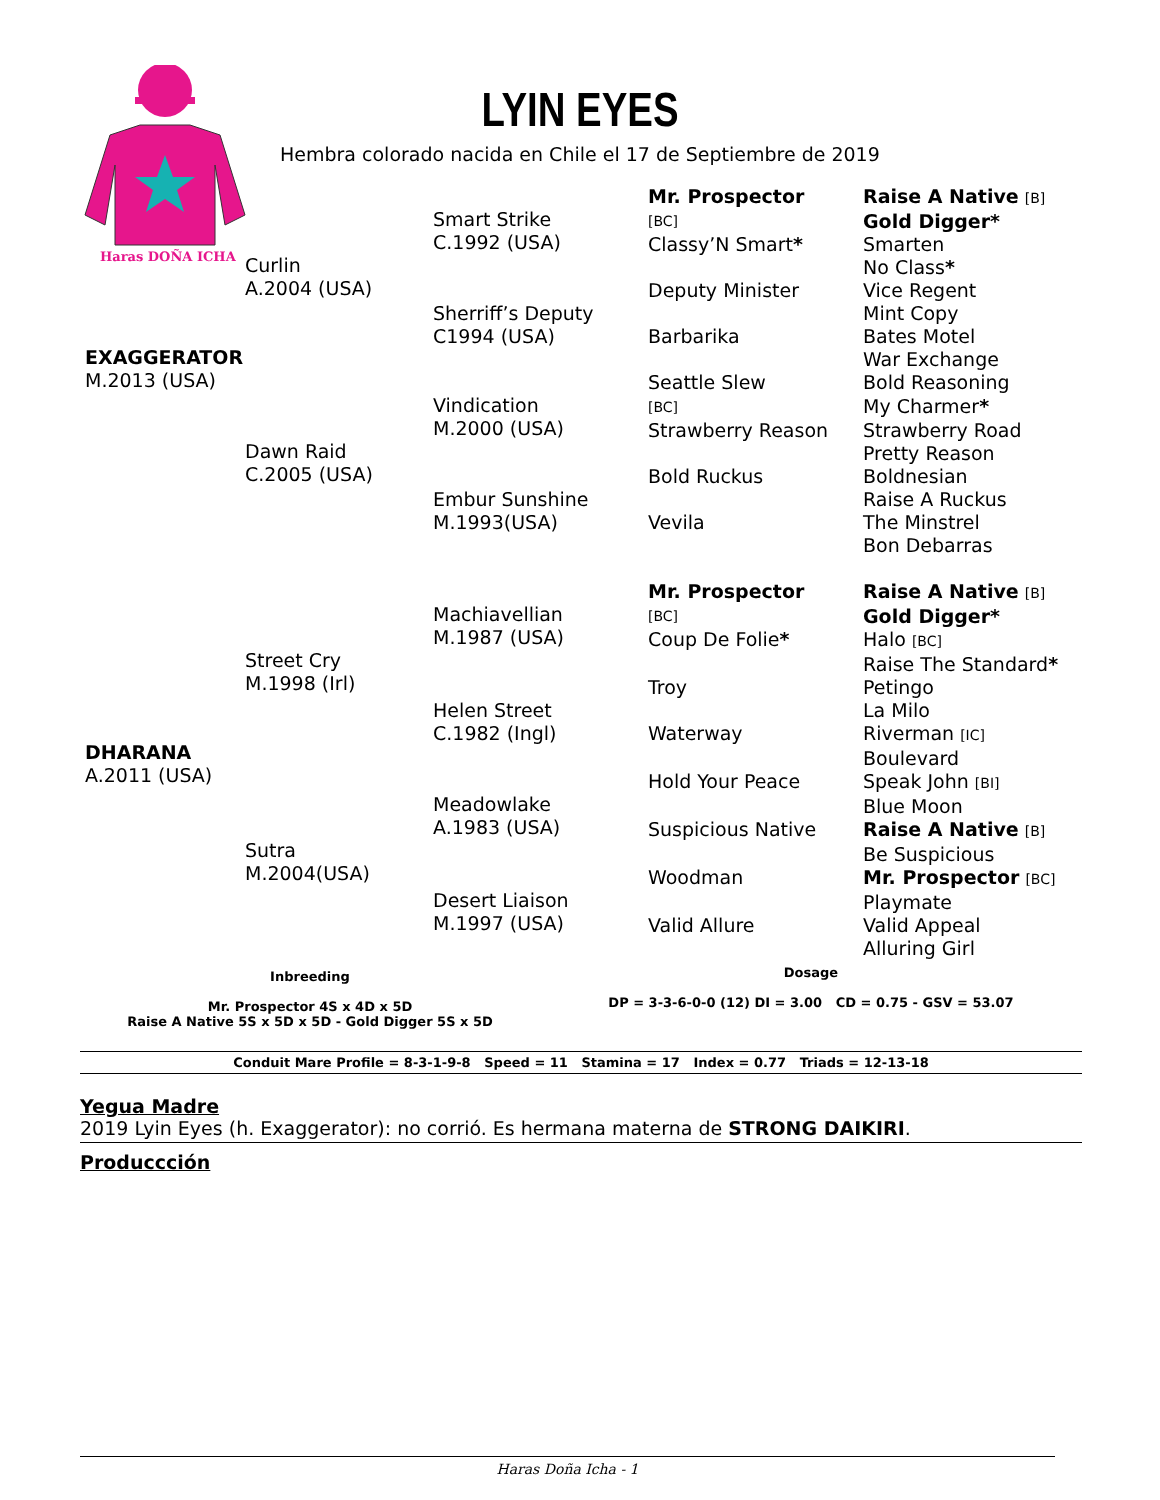Haras DOÑA ICHA
LYIN EYES
Hembra colorado nacida en Chile el 17 de Septiembre de 2019
| EXAGGERATOR M.2013 (USA) | Curlin A.2004 (USA) | Smart Strike C.1992 (USA) | Mr. Prospector [BC] | Raise A Native [B] |
| | | | | Gold Digger* |
| | | | Classy’N Smart * | Smarten |
| | | | | No Class * |
| | | Sherriff’s Deputy C1994 (USA) | Deputy Minister | Vice Regent |
| | | | | Mint Copy |
| | | | Barbarika | Bates Motel |
| | | | | War Exchange |
| | Dawn Raid C.2005 (USA) | Vindication M.2000 (USA) | Seattle Slew [BC] | Bold Reasoning |
| | | | | My Charmer * |
| | | | Strawberry Reason | Strawberry Road |
| | | | | Pretty Reason |
| | | Embur Sunshine M.1993(USA) | Bold Ruckus | Boldnesian |
| | | | | Raise A Ruckus |
| | | | Vevila | The Minstrel |
| | | | | Bon Debarras |
| DHARANA A.2011 (USA) | Street Cry M.1998 (Irl) | Machiavellian M.1987 (USA) | Mr. Prospector [BC] | Raise A Native [B] |
| | | | | Gold Digger* |
| | | | Coup De Folie * | Halo [BC] |
| | | | | Raise The Standard * |
| | | Helen Street C.1982 (Ingl) | Troy | Petingo |
| | | | | La Milo |
| | | | Waterway | Riverman [IC] |
| | | | | Boulevard |
| | Sutra M.2004(USA) | Meadowlake A.1983 (USA) | Hold Your Peace | Speak John [BI] |
| | | | | Blue Moon |
| | | | Suspicious Native | Raise A Native [B] |
| | | | | Be Suspicious |
| | | Desert Liaison M.1997 (USA) | Woodman | Mr. Prospector [BC] |
| | | | | Playmate |
| | | | Valid Allure | Valid Appeal |
| | | | | Alluring Girl |
Inbreeding
Mr. Prospector 4S x 4D x 5D
Raise A Native 5S x 5D x 5D - Gold Digger 5S x 5D
Dosage
DP = 3-3-6-0-0 (12) DI = 3.00 CD = 0.75 - GSV = 53.07
Conduit Mare Profile = 8-3-1-9-8 Speed = 11 Stamina = 17 Index = 0.77 Triads = 12-13-18
Yegua Madre
2019 Lyin Eyes (h. Exaggerator): no corrió. Es hermana materna de STRONG DAIKIRI.
Produccción
Haras Doña Icha - 1